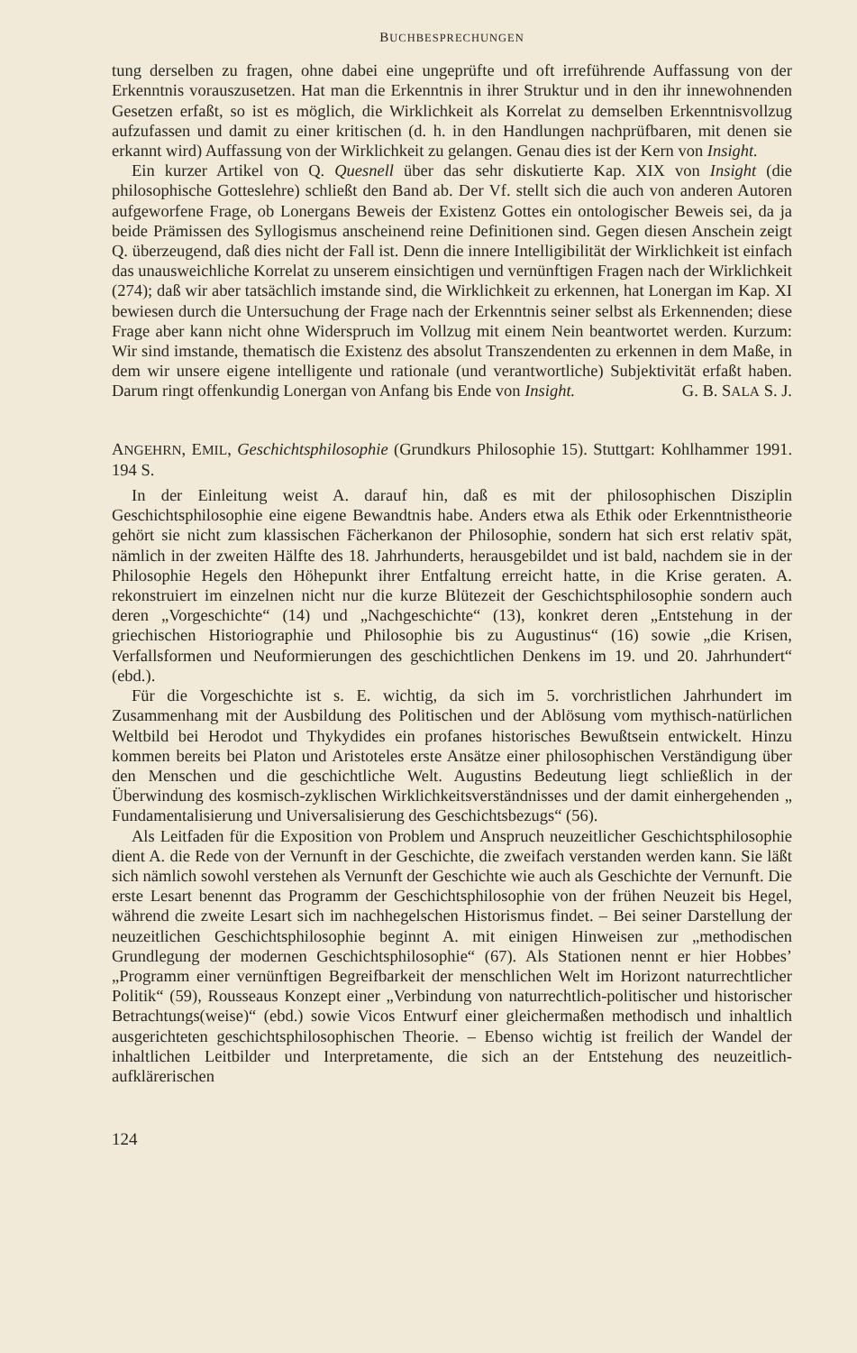BUCHBESPRECHUNGEN
tung derselben zu fragen, ohne dabei eine ungeprüfte und oft irreführende Auffassung von der Erkenntnis vorauszusetzen. Hat man die Erkenntnis in ihrer Struktur und in den ihr innewohnenden Gesetzen erfaßt, so ist es möglich, die Wirklichkeit als Korrelat zu demselben Erkenntnisvollzug aufzufassen und damit zu einer kritischen (d. h. in den Handlungen nachprüfbaren, mit denen sie erkannt wird) Auffassung von der Wirklichkeit zu gelangen. Genau dies ist der Kern von Insight.
Ein kurzer Artikel von Q. Quesnell über das sehr diskutierte Kap. XIX von Insight (die philosophische Gotteslehre) schließt den Band ab. Der Vf. stellt sich die auch von anderen Autoren aufgeworfene Frage, ob Lonergans Beweis der Existenz Gottes ein ontologischer Beweis sei, da ja beide Prämissen des Syllogismus anscheinend reine Definitionen sind. Gegen diesen Anschein zeigt Q. überzeugend, daß dies nicht der Fall ist. Denn die innere Intelligibilität der Wirklichkeit ist einfach das unausweichliche Korrelat zu unserem einsichtigen und vernünftigen Fragen nach der Wirklichkeit (274); daß wir aber tatsächlich imstande sind, die Wirklichkeit zu erkennen, hat Lonergan im Kap. XI bewiesen durch die Untersuchung der Frage nach der Erkenntnis seiner selbst als Erkennenden; diese Frage aber kann nicht ohne Widerspruch im Vollzug mit einem Nein beantwortet werden. Kurzum: Wir sind imstande, thematisch die Existenz des absolut Transzendenten zu erkennen in dem Maße, in dem wir unsere eigene intelligente und rationale (und verantwortliche) Subjektivität erfaßt haben. Darum ringt offenkundig Lonergan von Anfang bis Ende von Insight. G. B. SALA S. J.
ANGEHRN, EMIL, Geschichtsphilosophie (Grundkurs Philosophie 15). Stuttgart: Kohlhammer 1991. 194 S.
In der Einleitung weist A. darauf hin, daß es mit der philosophischen Disziplin Geschichtsphilosophie eine eigene Bewandtnis habe. Anders etwa als Ethik oder Erkenntnistheorie gehört sie nicht zum klassischen Fächerkanon der Philosophie, sondern hat sich erst relativ spät, nämlich in der zweiten Hälfte des 18. Jahrhunderts, herausgebildet und ist bald, nachdem sie in der Philosophie Hegels den Höhepunkt ihrer Entfaltung erreicht hatte, in die Krise geraten. A. rekonstruiert im einzelnen nicht nur die kurze Blütezeit der Geschichtsphilosophie sondern auch deren „Vorgeschichte“ (14) und „Nachgeschichte“ (13), konkret deren „Entstehung in der griechischen Historiographie und Philosophie bis zu Augustinus“ (16) sowie „die Krisen, Verfallsformen und Neuformierungen des geschichtlichen Denkens im 19. und 20. Jahrhundert“ (ebd.).
Für die Vorgeschichte ist s. E. wichtig, da sich im 5. vorchristlichen Jahrhundert im Zusammenhang mit der Ausbildung des Politischen und der Ablösung vom mythisch-natürlichen Weltbild bei Herodot und Thykydides ein profanes historisches Bewußtsein entwickelt. Hinzu kommen bereits bei Platon und Aristoteles erste Ansätze einer philosophischen Verständigung über den Menschen und die geschichtliche Welt. Augustins Bedeutung liegt schließlich in der Überwindung des kosmisch-zyklischen Wirklichkeitsverständnisses und der damit einhergehenden „ Fundamentalisierung und Universalisierung des Geschichtsbezugs“ (56).
Als Leitfaden für die Exposition von Problem und Anspruch neuzeitlicher Geschichtsphilosophie dient A. die Rede von der Vernunft in der Geschichte, die zweifach verstanden werden kann. Sie läßt sich nämlich sowohl verstehen als Vernunft der Geschichte wie auch als Geschichte der Vernunft. Die erste Lesart benennt das Programm der Geschichtsphilosophie von der frühen Neuzeit bis Hegel, während die zweite Lesart sich im nachhegelschen Historismus findet. – Bei seiner Darstellung der neuzeitlichen Geschichtsphilosophie beginnt A. mit einigen Hinweisen zur „methodischen Grundlegung der modernen Geschichtsphilosophie“ (67). Als Stationen nennt er hier Hobbes’ „Programm einer vernünftigen Begreifbarkeit der menschlichen Welt im Horizont naturrechtlicher Politik“ (59), Rousseaus Konzept einer „Verbindung von naturrechtlich-politischer und historischer Betrachtungs(weise)“ (ebd.) sowie Vicos Entwurf einer gleichermaßen methodisch und inhaltlich ausgerichteten geschichtsphilosophischen Theorie. – Ebenso wichtig ist freilich der Wandel der inhaltlichen Leitbilder und Interpretamente, die sich an der Entstehung des neuzeitlich- aufklärerischen
124